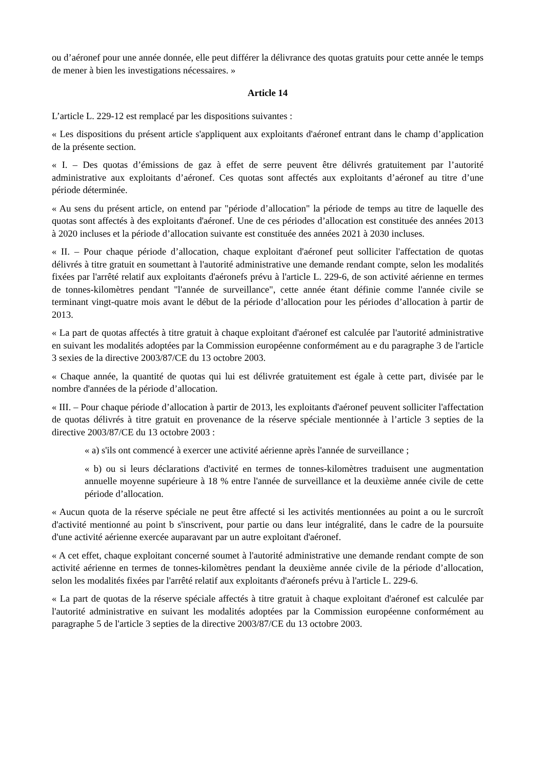ou d’aéronef pour une année donnée, elle peut différer la délivrance des quotas gratuits pour cette année le temps de mener à bien les investigations nécessaires. »
Article 14
L’article L. 229-12 est remplacé par les dispositions suivantes :
« Les dispositions du présent article s'appliquent aux exploitants d'aéronef entrant dans le champ d’application de la présente section.
« I. – Des quotas d’émissions de gaz à effet de serre peuvent être délivrés gratuitement par l’autorité administrative aux exploitants d’aéronef. Ces quotas sont affectés aux exploitants d’aéronef au titre d’une période déterminée.
« Au sens du présent article, on entend par "période d’allocation" la période de temps au titre de laquelle des quotas sont affectés à des exploitants d'aéronef. Une de ces périodes d’allocation est constituée des années 2013 à 2020 incluses et la période d’allocation suivante est constituée des années 2021 à 2030 incluses.
« II. – Pour chaque période d’allocation, chaque exploitant d'aéronef peut solliciter l'affectation de quotas délivrés à titre gratuit en soumettant à l'autorité administrative une demande rendant compte, selon les modalités fixées par l'arrêté relatif aux exploitants d'aéronefs prévu à l'article L. 229-6, de son activité aérienne en termes de tonnes-kilomètres pendant "l'année de surveillance", cette année étant définie comme l'année civile se terminant vingt-quatre mois avant le début de la période d’allocation pour les périodes d’allocation à partir de 2013.
« La part de quotas affectés à titre gratuit à chaque exploitant d'aéronef est calculée par l'autorité administrative en suivant les modalités adoptées par la Commission européenne conformément au e du paragraphe 3 de l'article 3 sexies de la directive 2003/87/CE du 13 octobre 2003.
« Chaque année, la quantité de quotas qui lui est délivrée gratuitement est égale à cette part, divisée par le nombre d'années de la période d’allocation.
« III. – Pour chaque période d’allocation à partir de 2013, les exploitants d'aéronef peuvent solliciter l'affectation de quotas délivrés à titre gratuit en provenance de la réserve spéciale mentionnée à l’article 3 septies de la directive 2003/87/CE du 13 octobre 2003 :
« a) s'ils ont commencé à exercer une activité aérienne après l'année de surveillance ;
« b) ou si leurs déclarations d'activité en termes de tonnes-kilomètres traduisent une augmentation annuelle moyenne supérieure à 18 % entre l'année de surveillance et la deuxième année civile de cette période d’allocation.
« Aucun quota de la réserve spéciale ne peut être affecté si les activités mentionnées au point a ou le surcroît d'activité mentionné au point b s'inscrivent, pour partie ou dans leur intégralité, dans le cadre de la poursuite d'une activité aérienne exercée auparavant par un autre exploitant d'aéronef.
« A cet effet, chaque exploitant concerné soumet à l'autorité administrative une demande rendant compte de son activité aérienne en termes de tonnes-kilomètres pendant la deuxième année civile de la période d’allocation, selon les modalités fixées par l'arrêté relatif aux exploitants d'aéronefs prévu à l'article L. 229-6.
« La part de quotas de la réserve spéciale affectés à titre gratuit à chaque exploitant d'aéronef est calculée par l'autorité administrative en suivant les modalités adoptées par la Commission européenne conformément au paragraphe 5 de l'article 3 septies de la directive 2003/87/CE du 13 octobre 2003.